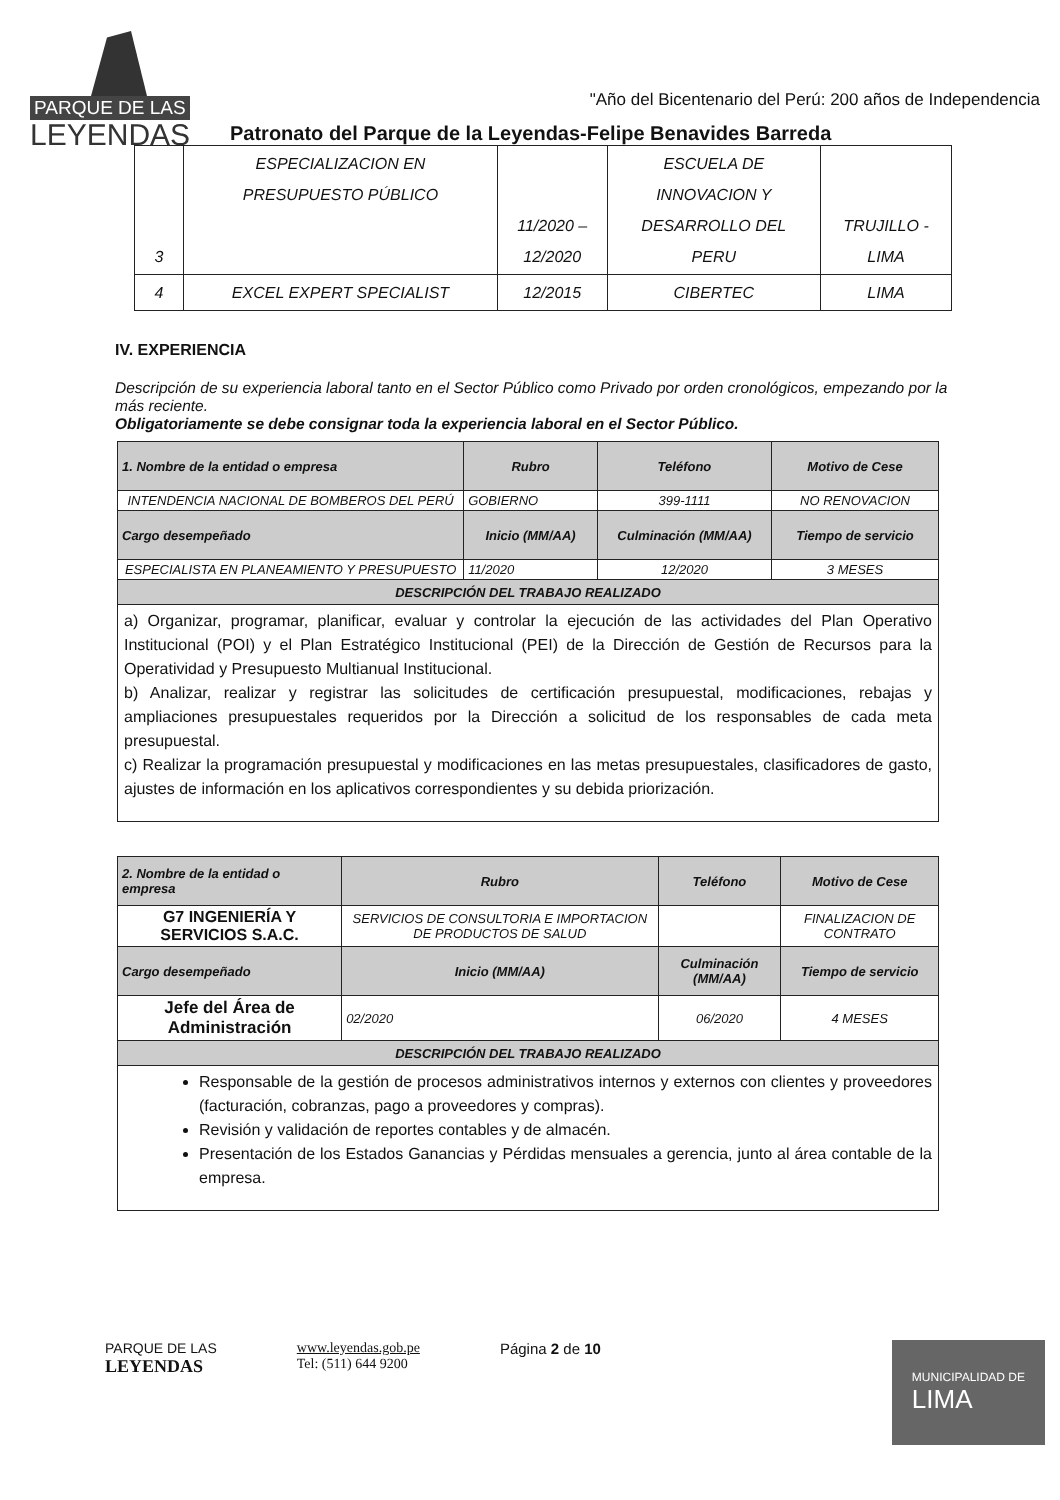PARQUE DE LAS
LEYENDAS
"Año del Bicentenario del Perú: 200 años de Independencia
Patronato del Parque de la Leyendas-Felipe Benavides Barreda
| 3 | ESPECIALIZACION EN PRESUPUESTO PÚBLICO | 11/2020 – 12/2020 | ESCUELA DE INNOVACION Y DESARROLLO DEL PERU | TRUJILLO - LIMA |
| 4 | EXCEL EXPERT SPECIALIST | 12/2015 | CIBERTEC | LIMA |
IV. EXPERIENCIA
Descripción de su experiencia laboral tanto en el Sector Público como Privado por orden cronológicos, empezando por la más reciente.
Obligatoriamente se debe consignar toda la experiencia laboral en el Sector Público.
| 1. Nombre de la entidad o empresa | Rubro | Teléfono | Motivo de Cese |
| --- | --- | --- | --- |
| INTENDENCIA NACIONAL DE BOMBEROS DEL PERÚ | GOBIERNO | 399-1111 | NO RENOVACION |
| Cargo desempeñado | Inicio (MM/AA) | Culminación (MM/AA) | Tiempo de servicio |
| ESPECIALISTA EN PLANEAMIENTO Y PRESUPUESTO | 11/2020 | 12/2020 | 3 MESES |
| DESCRIPCIÓN DEL TRABAJO REALIZADO | | | |
| a) Organizar, programar, planificar, evaluar y controlar la ejecución de las actividades del Plan Operativo Institucional (POI) y el Plan Estratégico Institucional (PEI) de la Dirección de Gestión de Recursos para la Operatividad y Presupuesto Multianual Institucional. b) Analizar, realizar y registrar las solicitudes de certificación presupuestal, modificaciones, rebajas y ampliaciones presupuestales requeridos por la Dirección a solicitud de los responsables de cada meta presupuestal. c) Realizar la programación presupuestal y modificaciones en las metas presupuestales, clasificadores de gasto, ajustes de información en los aplicativos correspondientes y su debida priorización. | | | |
| 2. Nombre de la entidad o empresa | Rubro | Teléfono | Motivo de Cese |
| --- | --- | --- | --- |
| G7 INGENIERÍA Y SERVICIOS S.A.C. | SERVICIOS DE CONSULTORIA E IMPORTACION DE PRODUCTOS DE SALUD | | FINALIZACION DE CONTRATO |
| Cargo desempeñado | Inicio (MM/AA) | Culminación (MM/AA) | Tiempo de servicio |
| Jefe del Área de Administración | 02/2020 | 06/2020 | 4 MESES |
| DESCRIPCIÓN DEL TRABAJO REALIZADO | | | |
| Responsable de la gestión de procesos administrativos internos y externos con clientes y proveedores (facturación, cobranzas, pago a proveedores y compras). Revisión y validación de reportes contables y de almacén. Presentación de los Estados Ganancias y Pérdidas mensuales a gerencia, junto al área contable de la empresa. | | | |
PARQUE DE LAS
LEYENDAS
www.leyendas.gob.pe
Tel: (511) 644 9200
Página 2 de 10
MUNICIPALIDAD DE
LIMA